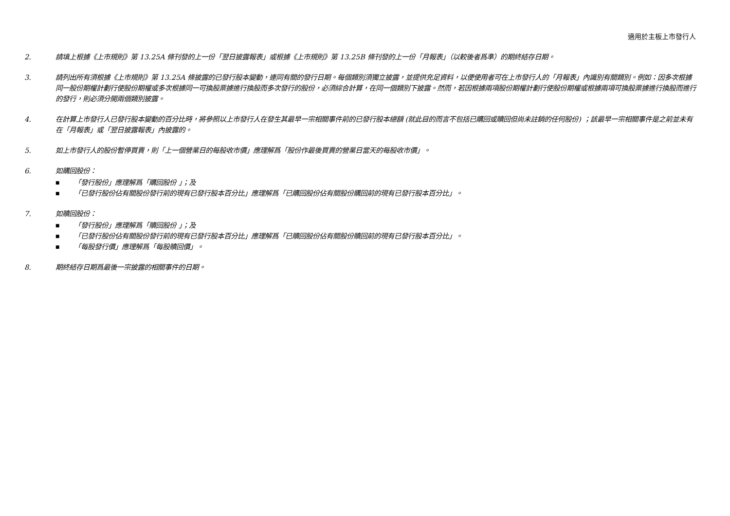適用於主板上市發行人
2. 請填上根據《上市規則》第 13.25A 條刊發的上一份「翌日披露報表」或根據《上市規則》第 13.25B 條刊發的上一份「月報表」（以較後者爲準）的期終結存日期。
3. 請列出所有須根據《上市規則》第 13.25A 條披露的已發行股本變動，連同有關的發行日期。每個類別須獨立披露，並提供充足資料，以便使用者可在上市發行人的「月報表」內識別有關類別。例如：因多次根據同一股份期權計劃行使股份期權或多次根據同一可換股票據進行換股而多次發行的股份，必須綜合計算，在同一個類別下披露。然而，若因根據兩項股份期權計劃行使股份期權或根據兩項可換股票據進行換股而進行的發行，則必須分開兩個類別披露。
4. 在計算上市發行人已發行股本變動的百分比時，將參照以上市發行人在發生其最早一宗相關事件前的已發行股本總額 (就此目的而言不包括已購回或贖回但尚未註銷的任何股份) ；該最早一宗相關事件是之前並未有在「月報表」或「翌日披露報表」內披露的。
5. 如上市發行人的股份暫停買賣，則「上一個營業日的每股收市價」應理解爲「股份作最後買賣的營業日當天的每股收市價」。
6. 如購回股份：
■ 「發行股份」應理解爲「購回股份 」；及
■ 「已發行股份佔有關股份發行前的現有已發行股本百分比」應理解爲「已購回股份佔有關股份購回前的現有已發行股本百分比」。
7. 如贖回股份：
■ 「發行股份」應理解爲「贖回股份 」；及
■ 「已發行股份佔有關股份發行前的現有已發行股本百分比」應理解爲「已贖回股份佔有關股份贖回前的現有已發行股本百分比」。
■ 「每股發行價」應理解爲「每股贖回價」。
8. 期終結存日期爲最後一宗披露的相關事件的日期。